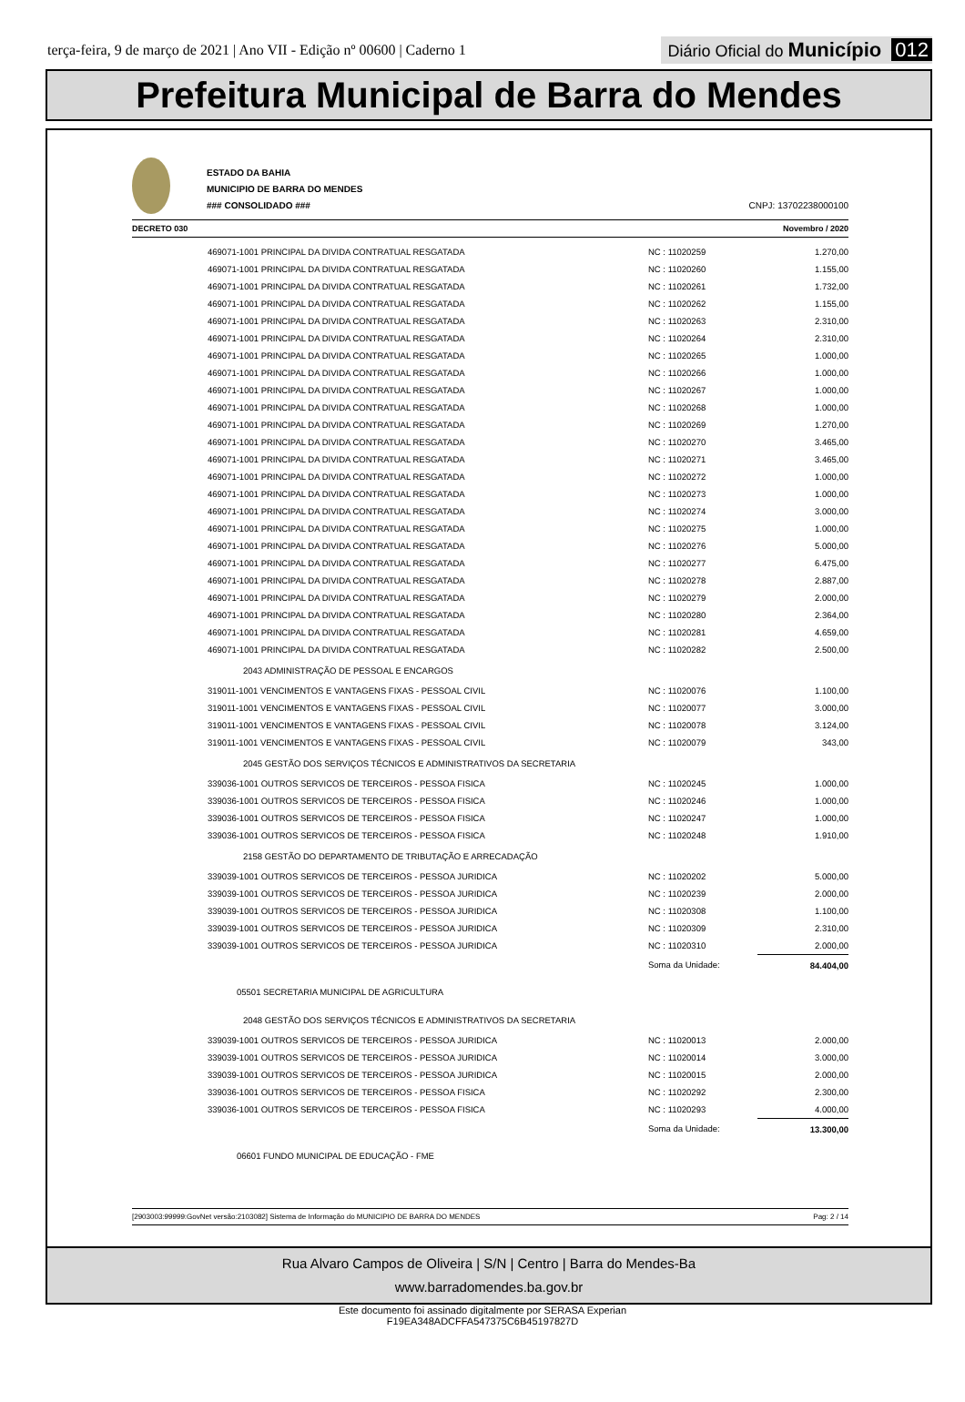terça-feira, 9 de março de 2021 | Ano VII - Edição nº 00600 | Caderno 1
Diário Oficial do Município 012
Prefeitura Municipal de Barra do Mendes
ESTADO DA BAHIA
MUNICIPIO DE BARRA DO MENDES
### CONSOLIDADO ###
CNPJ: 13702238000100
DECRETO 030 Novembro / 2020
| 469071-1001 PRINCIPAL DA DIVIDA CONTRATUAL RESGATADA | NC : 11020259 | 1.270,00 |
| 469071-1001 PRINCIPAL DA DIVIDA CONTRATUAL RESGATADA | NC : 11020260 | 1.155,00 |
| 469071-1001 PRINCIPAL DA DIVIDA CONTRATUAL RESGATADA | NC : 11020261 | 1.732,00 |
| 469071-1001 PRINCIPAL DA DIVIDA CONTRATUAL RESGATADA | NC : 11020262 | 1.155,00 |
| 469071-1001 PRINCIPAL DA DIVIDA CONTRATUAL RESGATADA | NC : 11020263 | 2.310,00 |
| 469071-1001 PRINCIPAL DA DIVIDA CONTRATUAL RESGATADA | NC : 11020264 | 2.310,00 |
| 469071-1001 PRINCIPAL DA DIVIDA CONTRATUAL RESGATADA | NC : 11020265 | 1.000,00 |
| 469071-1001 PRINCIPAL DA DIVIDA CONTRATUAL RESGATADA | NC : 11020266 | 1.000,00 |
| 469071-1001 PRINCIPAL DA DIVIDA CONTRATUAL RESGATADA | NC : 11020267 | 1.000,00 |
| 469071-1001 PRINCIPAL DA DIVIDA CONTRATUAL RESGATADA | NC : 11020268 | 1.000,00 |
| 469071-1001 PRINCIPAL DA DIVIDA CONTRATUAL RESGATADA | NC : 11020269 | 1.270,00 |
| 469071-1001 PRINCIPAL DA DIVIDA CONTRATUAL RESGATADA | NC : 11020270 | 3.465,00 |
| 469071-1001 PRINCIPAL DA DIVIDA CONTRATUAL RESGATADA | NC : 11020271 | 3.465,00 |
| 469071-1001 PRINCIPAL DA DIVIDA CONTRATUAL RESGATADA | NC : 11020272 | 1.000,00 |
| 469071-1001 PRINCIPAL DA DIVIDA CONTRATUAL RESGATADA | NC : 11020273 | 1.000,00 |
| 469071-1001 PRINCIPAL DA DIVIDA CONTRATUAL RESGATADA | NC : 11020274 | 3.000,00 |
| 469071-1001 PRINCIPAL DA DIVIDA CONTRATUAL RESGATADA | NC : 11020275 | 1.000,00 |
| 469071-1001 PRINCIPAL DA DIVIDA CONTRATUAL RESGATADA | NC : 11020276 | 5.000,00 |
| 469071-1001 PRINCIPAL DA DIVIDA CONTRATUAL RESGATADA | NC : 11020277 | 6.475,00 |
| 469071-1001 PRINCIPAL DA DIVIDA CONTRATUAL RESGATADA | NC : 11020278 | 2.887,00 |
| 469071-1001 PRINCIPAL DA DIVIDA CONTRATUAL RESGATADA | NC : 11020279 | 2.000,00 |
| 469071-1001 PRINCIPAL DA DIVIDA CONTRATUAL RESGATADA | NC : 11020280 | 2.364,00 |
| 469071-1001 PRINCIPAL DA DIVIDA CONTRATUAL RESGATADA | NC : 11020281 | 4.659,00 |
| 469071-1001 PRINCIPAL DA DIVIDA CONTRATUAL RESGATADA | NC : 11020282 | 2.500,00 |
| 2043 ADMINISTRAÇÃO DE PESSOAL E ENCARGOS | | |
| 319011-1001 VENCIMENTOS E VANTAGENS FIXAS - PESSOAL CIVIL | NC : 11020076 | 1.100,00 |
| 319011-1001 VENCIMENTOS E VANTAGENS FIXAS - PESSOAL CIVIL | NC : 11020077 | 3.000,00 |
| 319011-1001 VENCIMENTOS E VANTAGENS FIXAS - PESSOAL CIVIL | NC : 11020078 | 3.124,00 |
| 319011-1001 VENCIMENTOS E VANTAGENS FIXAS - PESSOAL CIVIL | NC : 11020079 | 343,00 |
| 2045 GESTÃO DOS SERVIÇOS TÉCNICOS E ADMINISTRATIVOS DA SECRETARIA | | |
| 339036-1001 OUTROS SERVICOS DE TERCEIROS - PESSOA FISICA | NC : 11020245 | 1.000,00 |
| 339036-1001 OUTROS SERVICOS DE TERCEIROS - PESSOA FISICA | NC : 11020246 | 1.000,00 |
| 339036-1001 OUTROS SERVICOS DE TERCEIROS - PESSOA FISICA | NC : 11020247 | 1.000,00 |
| 339036-1001 OUTROS SERVICOS DE TERCEIROS - PESSOA FISICA | NC : 11020248 | 1.910,00 |
| 2158 GESTÃO DO DEPARTAMENTO DE TRIBUTAÇÃO E ARRECADAÇÃO | | |
| 339039-1001 OUTROS SERVICOS DE TERCEIROS - PESSOA JURIDICA | NC : 11020202 | 5.000,00 |
| 339039-1001 OUTROS SERVICOS DE TERCEIROS - PESSOA JURIDICA | NC : 11020239 | 2.000,00 |
| 339039-1001 OUTROS SERVICOS DE TERCEIROS - PESSOA JURIDICA | NC : 11020308 | 1.100,00 |
| 339039-1001 OUTROS SERVICOS DE TERCEIROS - PESSOA JURIDICA | NC : 11020309 | 2.310,00 |
| 339039-1001 OUTROS SERVICOS DE TERCEIROS - PESSOA JURIDICA | NC : 11020310 | 2.000,00 |
| | Soma da Unidade: | 84.404,00 |
| 05501 SECRETARIA MUNICIPAL DE AGRICULTURA | | |
| 2048 GESTÃO DOS SERVIÇOS TÉCNICOS E ADMINISTRATIVOS DA SECRETARIA | | |
| 339039-1001 OUTROS SERVICOS DE TERCEIROS - PESSOA JURIDICA | NC : 11020013 | 2.000,00 |
| 339039-1001 OUTROS SERVICOS DE TERCEIROS - PESSOA JURIDICA | NC : 11020014 | 3.000,00 |
| 339039-1001 OUTROS SERVICOS DE TERCEIROS - PESSOA JURIDICA | NC : 11020015 | 2.000,00 |
| 339036-1001 OUTROS SERVICOS DE TERCEIROS - PESSOA FISICA | NC : 11020292 | 2.300,00 |
| 339036-1001 OUTROS SERVICOS DE TERCEIROS - PESSOA FISICA | NC : 11020293 | 4.000,00 |
| | Soma da Unidade: | 13.300,00 |
| 06601 FUNDO MUNICIPAL DE EDUCAÇÃO - FME | | |
[2903003:99999:GovNet versão:2103082] Sistema de Informação do MUNICIPIO DE BARRA DO MENDES Pag: 2 / 14
Rua Alvaro Campos de Oliveira | S/N | Centro | Barra do Mendes-Ba
www.barradomendes.ba.gov.br
Este documento foi assinado digitalmente por SERASA Experian
F19EA348ADCFFA547375C6B45197827D